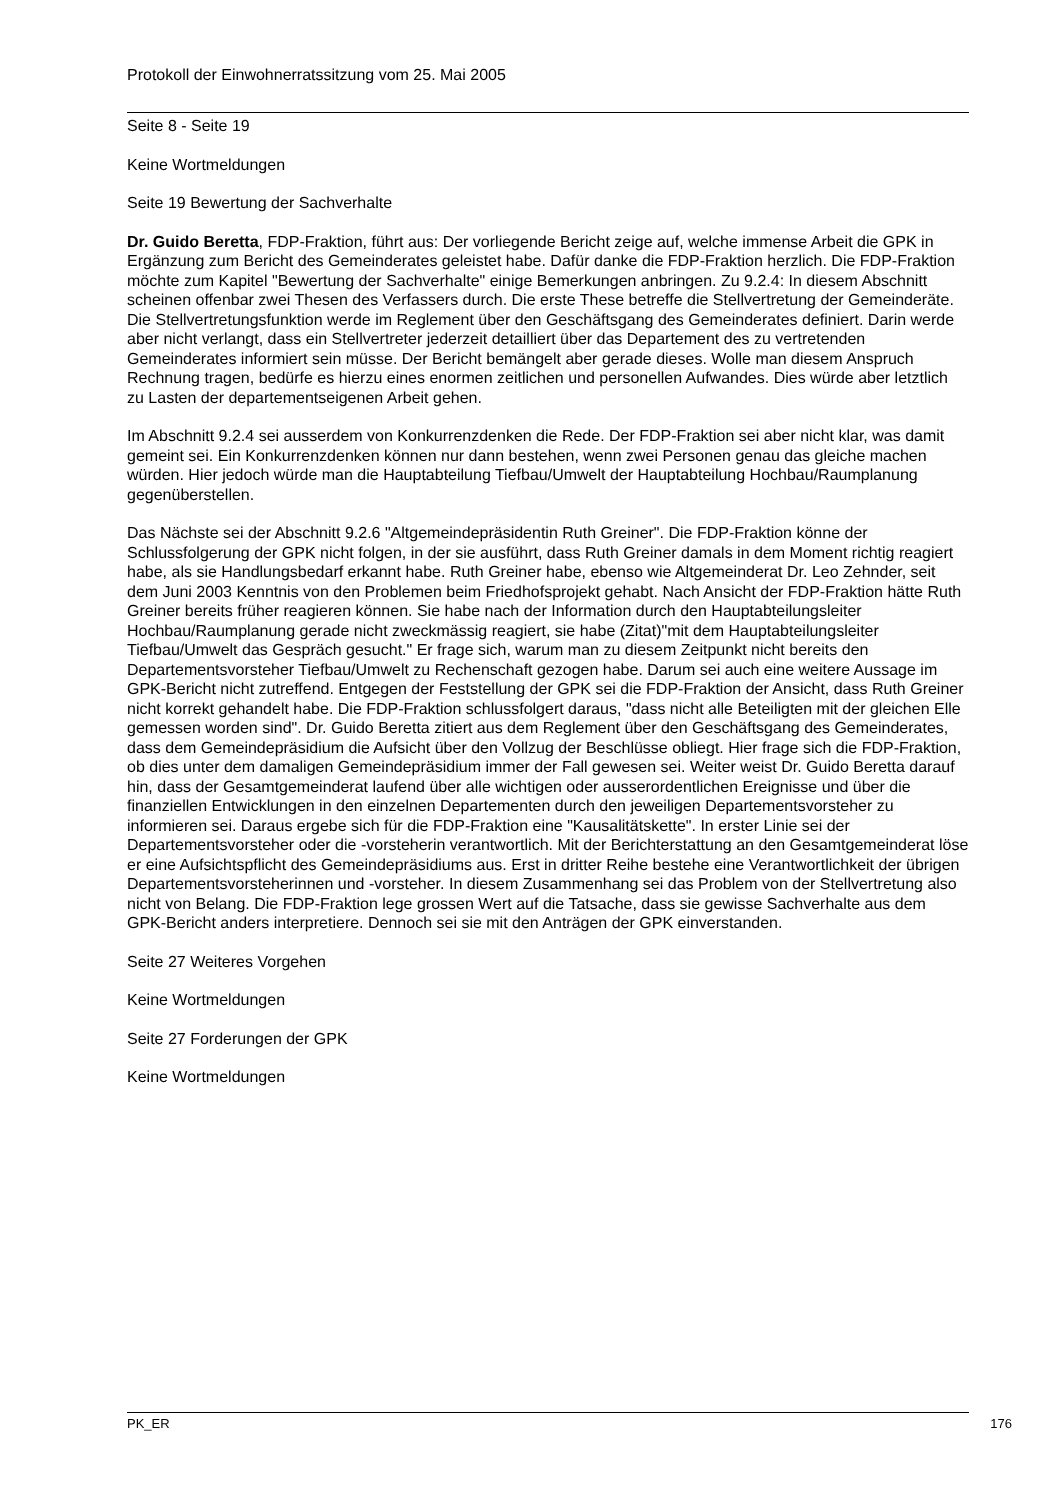Protokoll der Einwohnerratssitzung vom 25. Mai 2005
Seite 8 - Seite 19
Keine Wortmeldungen
Seite 19 Bewertung der Sachverhalte
Dr. Guido Beretta, FDP-Fraktion, führt aus: Der vorliegende Bericht zeige auf, welche immense Arbeit die GPK in Ergänzung zum Bericht des Gemeinderates geleistet habe. Dafür danke die FDP-Fraktion herzlich. Die FDP-Fraktion möchte zum Kapitel "Bewertung der Sachverhalte" einige Bemerkungen anbringen. Zu 9.2.4: In diesem Abschnitt scheinen offenbar zwei Thesen des Verfassers durch. Die erste These betreffe die Stellvertretung der Gemeinderäte. Die Stellvertretungsfunktion werde im Reglement über den Geschäftsgang des Gemeinderates definiert. Darin werde aber nicht verlangt, dass ein Stellvertreter jederzeit detailliert über das Departement des zu vertretenden Gemeinderates informiert sein müsse. Der Bericht bemängelt aber gerade dieses. Wolle man diesem Anspruch Rechnung tragen, bedürfe es hierzu eines enormen zeitlichen und personellen Aufwandes. Dies würde aber letztlich zu Lasten der departementseigenen Arbeit gehen.
Im Abschnitt 9.2.4 sei ausserdem von Konkurrenzdenken die Rede. Der FDP-Fraktion sei aber nicht klar, was damit gemeint sei. Ein Konkurrenzdenken können nur dann bestehen, wenn zwei Personen genau das gleiche machen würden. Hier jedoch würde man die Hauptabteilung Tiefbau/Umwelt der Hauptabteilung Hochbau/Raumplanung gegenüberstellen.
Das Nächste sei der Abschnitt 9.2.6 "Altgemeindepräsidentin Ruth Greiner". Die FDP-Fraktion könne der Schlussfolgerung der GPK nicht folgen, in der sie ausführt, dass Ruth Greiner damals in dem Moment richtig reagiert habe, als sie Handlungsbedarf erkannt habe. Ruth Greiner habe, ebenso wie Altgemeinderat Dr. Leo Zehnder, seit dem Juni 2003 Kenntnis von den Problemen beim Friedhofsprojekt gehabt. Nach Ansicht der FDP-Fraktion hätte Ruth Greiner bereits früher reagieren können. Sie habe nach der Information durch den Hauptabteilungsleiter Hochbau/Raumplanung gerade nicht zweckmässig reagiert, sie habe (Zitat)"mit dem Hauptabteilungsleiter Tiefbau/Umwelt das Gespräch gesucht." Er frage sich, warum man zu diesem Zeitpunkt nicht bereits den Departementsvorsteher Tiefbau/Umwelt zu Rechenschaft gezogen habe. Darum sei auch eine weitere Aussage im GPK-Bericht nicht zutreffend. Entgegen der Feststellung der GPK sei die FDP-Fraktion der Ansicht, dass Ruth Greiner nicht korrekt gehandelt habe. Die FDP-Fraktion schlussfolgert daraus, "dass nicht alle Beteiligten mit der gleichen Elle gemessen worden sind". Dr. Guido Beretta zitiert aus dem Reglement über den Geschäftsgang des Gemeinderates, dass dem Gemeindepräsidium die Aufsicht über den Vollzug der Beschlüsse obliegt. Hier frage sich die FDP-Fraktion, ob dies unter dem damaligen Gemeindepräsidium immer der Fall gewesen sei. Weiter weist Dr. Guido Beretta darauf hin, dass der Gesamtgemeinderat laufend über alle wichtigen oder ausserordentlichen Ereignisse und über die finanziellen Entwicklungen in den einzelnen Departementen durch den jeweiligen Departementsvorsteher zu informieren sei. Daraus ergebe sich für die FDP-Fraktion eine "Kausalitätskette". In erster Linie sei der Departementsvorsteher oder die -vorsteherin verantwortlich. Mit der Berichterstattung an den Gesamtgemeinderat löse er eine Aufsichtspflicht des Gemeindepräsidiums aus. Erst in dritter Reihe bestehe eine Verantwortlichkeit der übrigen Departementsvorsteherinnen und -vorsteher. In diesem Zusammenhang sei das Problem von der Stellvertretung also nicht von Belang. Die FDP-Fraktion lege grossen Wert auf die Tatsache, dass sie gewisse Sachverhalte aus dem GPK-Bericht anders interpretiere. Dennoch sei sie mit den Anträgen der GPK einverstanden.
Seite 27 Weiteres Vorgehen
Keine Wortmeldungen
Seite 27 Forderungen der GPK
Keine Wortmeldungen
PK_ER 176